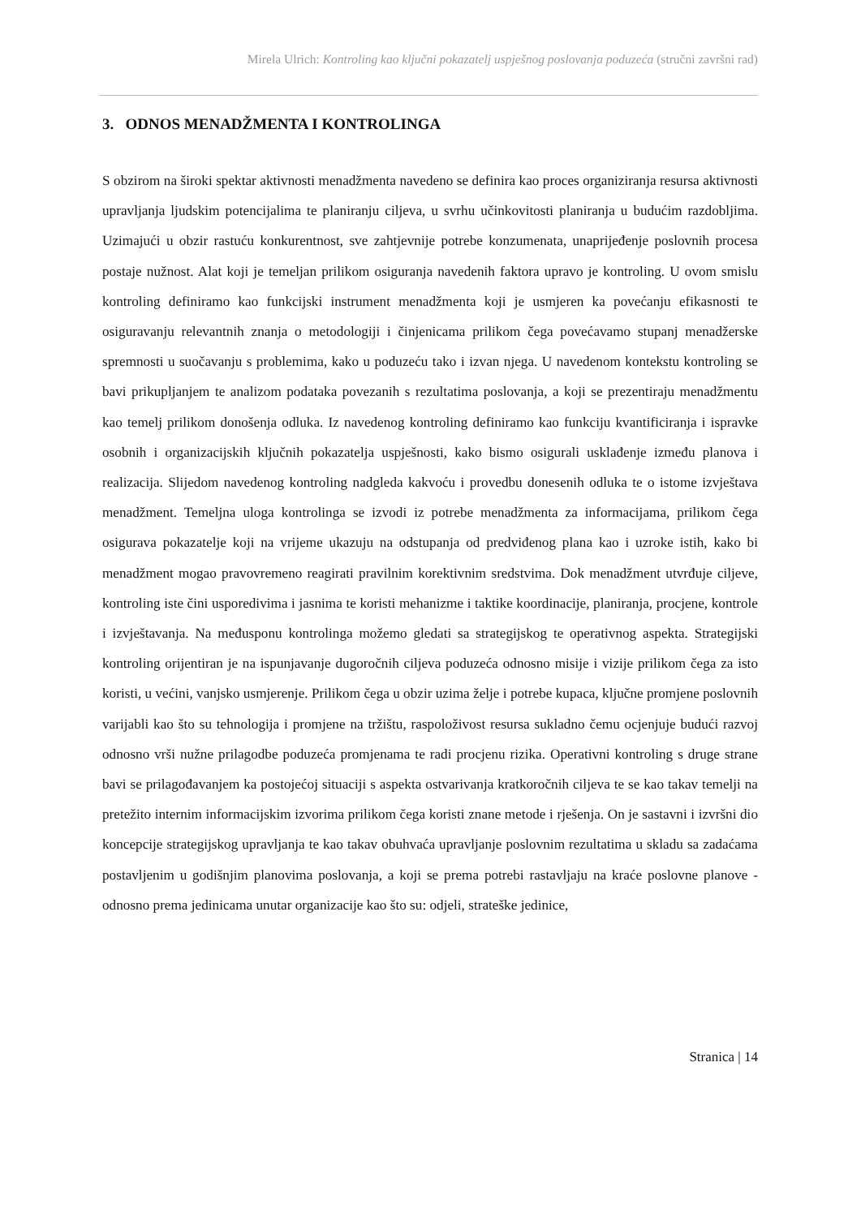Mirela Ulrich: Kontroling kao ključni pokazatelj uspješnog poslovanja poduzeća (stručni završni rad)
3. ODNOS MENADŽMENTA I KONTROLINGA
S obzirom na široki spektar aktivnosti menadžmenta navedeno se definira kao proces organiziranja resursa aktivnosti upravljanja ljudskim potencijalima te planiranju ciljeva, u svrhu učinkovitosti planiranja u budućim razdobljima. Uzimajući u obzir rastuću konkurentnost, sve zahtjevnije potrebe konzumenata, unaprijeđenje poslovnih procesa postaje nužnost. Alat koji je temeljan prilikom osiguranja navedenih faktora upravo je kontroling. U ovom smislu kontroling definiramo kao funkcijski instrument menadžmenta koji je usmjeren ka povećanju efikasnosti te osiguravanju relevantnih znanja o metodologiji i činjenicama prilikom čega povećavamo stupanj menadžerske spremnosti u suočavanju s problemima, kako u poduzeću tako i izvan njega. U navedenom kontekstu kontroling se bavi prikupljanjem te analizom podataka povezanih s rezultatima poslovanja, a koji se prezentiraju menadžmentu kao temelj prilikom donošenja odluka. Iz navedenog kontroling definiramo kao funkciju kvantificiranja i ispravke osobnih i organizacijskih ključnih pokazatelja uspješnosti, kako bismo osigurali usklađenje između planova i realizacija. Slijedom navedenog kontroling nadgleda kakvoću i provedbu donesenih odluka te o istome izvještava menadžment. Temeljna uloga kontrolinga se izvodi iz potrebe menadžmenta za informacijama, prilikom čega osigurava pokazatelje koji na vrijeme ukazuju na odstupanja od predviđenog plana kao i uzroke istih, kako bi menadžment mogao pravovremeno reagirati pravilnim korektivnim sredstvima. Dok menadžment utvrđuje ciljeve, kontroling iste čini usporedivima i jasnima te koristi mehanizme i taktike koordinacije, planiranja, procjene, kontrole i izvještavanja. Na međusponu kontrolinga možemo gledati sa strategijskog te operativnog aspekta. Strategijski kontroling orijentiran je na ispunjavanje dugoročnih ciljeva poduzeća odnosno misije i vizije prilikom čega za isto koristi, u većini, vanjsko usmjerenje. Prilikom čega u obzir uzima želje i potrebe kupaca, ključne promjene poslovnih varijabli kao što su tehnologija i promjene na tržištu, raspoloživost resursa sukladno čemu ocjenjuje budući razvoj odnosno vrši nužne prilagodbe poduzeća promjenama te radi procjenu rizika. Operativni kontroling s druge strane bavi se prilagođavanjem ka postojećoj situaciji s aspekta ostvarivanja kratkoročnih ciljeva te se kao takav temelji na pretežito internim informacijskim izvorima prilikom čega koristi znane metode i rješenja. On je sastavni i izvršni dio koncepcije strategijskog upravljanja te kao takav obuhvaća upravljanje poslovnim rezultatima u skladu sa zadaćama postavljenim u godišnjim planovima poslovanja, a koji se prema potrebi rastavljaju na kraće poslovne planove - odnosno prema jedinicama unutar organizacije kao što su: odjeli, strateške jedinice,
Stranica | 14